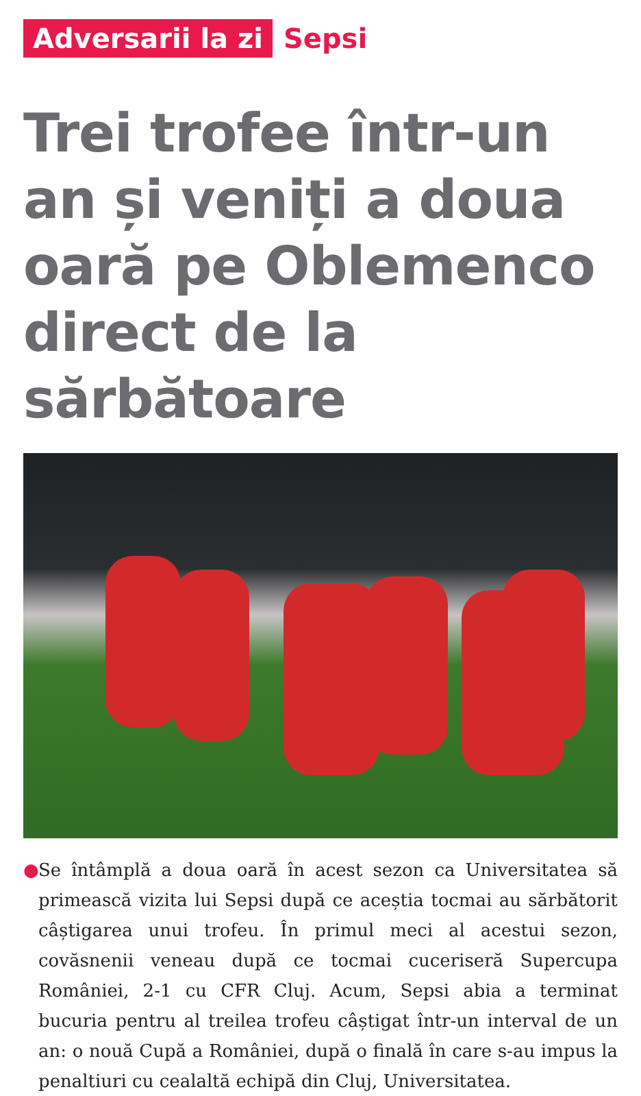Adversarii la zi Sepsi
Trei trofee într-un an și veniți a doua oară pe Oblemenco direct de la sărbătoare
● Se întâmplă a doua oară în acest sezon ca Universitatea să primească vizita lui Sepsi după ce aceștia tocmai au sărbătorit câștigarea unui trofeu. În primul meci al acestui sezon, covăsnenii veneau după ce tocmai cuceriseră Supercupa României, 2-1 cu CFR Cluj. Acum, Sepsi abia a terminat bucuria pentru al treilea trofeu câștigat într-un interval de un an: o nouă Cupă a României, după o finală în care s-au impus la penaltiuri cu cealaltă echipă din Cluj, Universitatea.